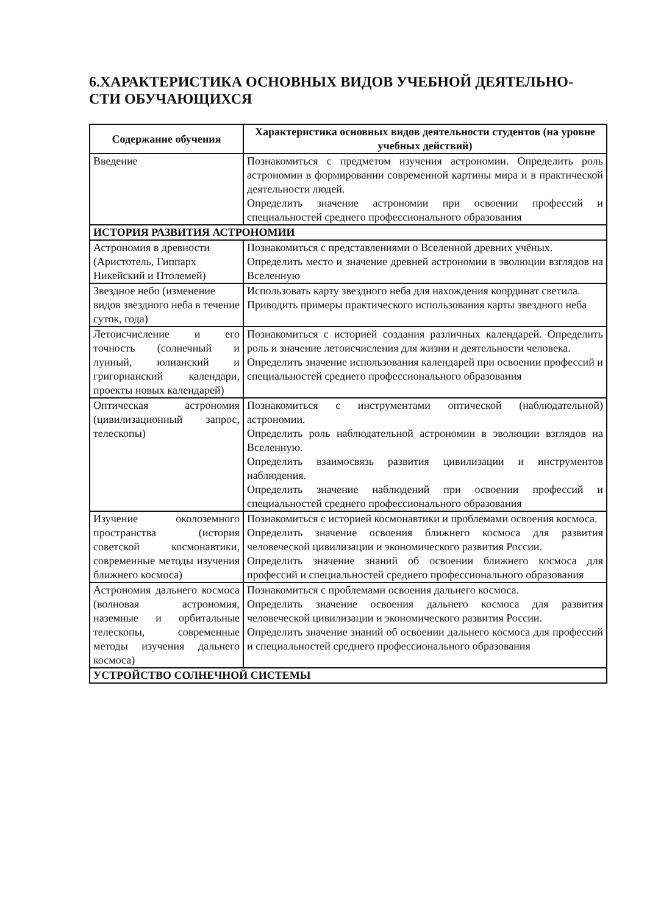6.ХАРАКТЕРИСТИКА ОСНОВНЫХ ВИДОВ УЧЕБНОЙ ДЕЯТЕЛЬНО-
СТИ ОБУЧАЮЩИХСЯ
| Содержание обучения | Характеристика основных видов деятельности студентов (на уровне учебных действий) |
| --- | --- |
| Введение | Познакомиться с предметом изучения астрономии. Определить роль астрономии в формировании современной картины мира и в практической деятельности людей. Определить значение астрономии при освоении профессий и специальностей среднего профессионального образования |
| ИСТОРИЯ РАЗВИТИЯ АСТРОНОМИИ | |
| Астрономия в древности (Аристотель, Гиппарх Никейский и Птолемей) | Познакомиться с представлениями о Вселенной древних учёных. Определить место и значение древней астрономии в эволюции взглядов на Вселенную |
| Звездное небо (изменение видов звездного неба в течение суток, года) | Использовать карту звездного неба для нахождения координат светила. Приводить примеры практического использования карты звездного неба |
| Летоисчисление и его точность (солнечный и лунный, юлианский и григорианский календари, проекты новых календарей) | Познакомиться с историей создания различных календарей. Определить роль и значение летоисчисления для жизни и деятельности человека. Определить значение использования календарей при освоении профессий и специальностей среднего профессионального образования |
| Оптическая астрономия (цивилизационный запрос, телескопы) | Познакомиться с инструментами оптической (наблюдательной) астрономии. Определить роль наблюдательной астрономии в эволюции взглядов на Вселенную. Определить взаимосвязь развития цивилизации и инструментов наблюдения. Определить значение наблюдений при освоении профессий и специальностей среднего профессионального образования |
| Изучение околоземного пространства (история советской космонавтики, современные методы изучения ближнего космоса) | Познакомиться с историей космонавтики и проблемами освоения космоса. Определить значение освоения ближнего космоса для развития человеческой цивилизации и экономического развития России. Определить значение знаний об освоении ближнего космоса для профессий и специальностей среднего профессионального образования |
| Астрономия дальнего космоса (волновая астрономия, наземные и орбитальные телескопы, современные методы изучения дальнего космоса) | Познакомиться с проблемами освоения дальнего космоса. Определить значение освоения дальнего космоса для развития человеческой цивилизации и экономического развития России. Определить значение знаний об освоении дальнего космоса для профессий и специальностей среднего профессионального образования |
| УСТРОЙСТВО СОЛНЕЧНОЙ СИСТЕМЫ | |